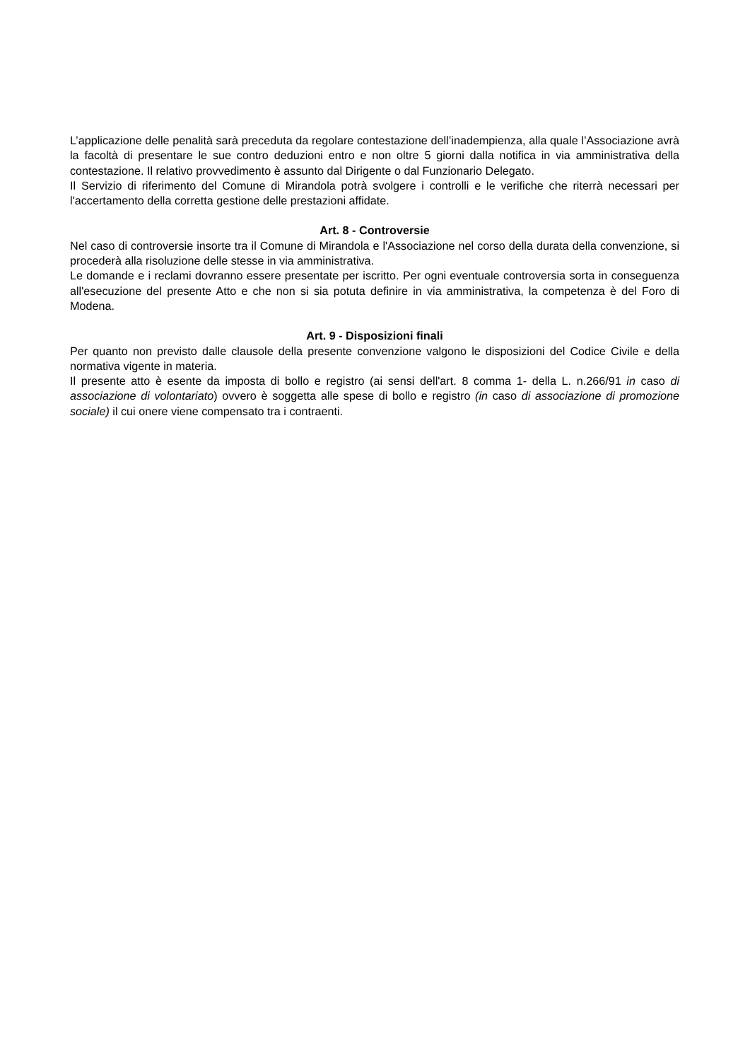L’applicazione delle penalità sarà preceduta da regolare contestazione dell’inadempienza, alla quale l’Associazione avrà la facoltà di presentare le sue contro deduzioni entro e non oltre 5 giorni dalla notifica in via amministrativa della contestazione. Il relativo provvedimento è assunto dal Dirigente o dal Funzionario Delegato.
Il Servizio di riferimento del Comune di Mirandola potrà svolgere i controlli e le verifiche che riterrà necessari per l'accertamento della corretta gestione delle prestazioni affidate.
Art. 8 - Controversie
Nel caso di controversie insorte tra il Comune di Mirandola e l'Associazione nel corso della durata della convenzione, si procederà alla risoluzione delle stesse in via amministrativa.
Le domande e i reclami dovranno essere presentate per iscritto. Per ogni eventuale controversia sorta in conseguenza all'esecuzione del presente Atto e che non si sia potuta definire in via amministrativa, la competenza è del Foro di Modena.
Art. 9 - Disposizioni finali
Per quanto non previsto dalle clausole della presente convenzione valgono le disposizioni del Codice Civile e della normativa vigente in materia.
Il presente atto è esente da imposta di bollo e registro (ai sensi dell'art. 8 comma 1- della L. n.266/91 in caso di associazione di volontariato) ovvero è soggetta alle spese di bollo e registro (in caso di associazione di promozione sociale) il cui onere viene compensato tra i contraenti.